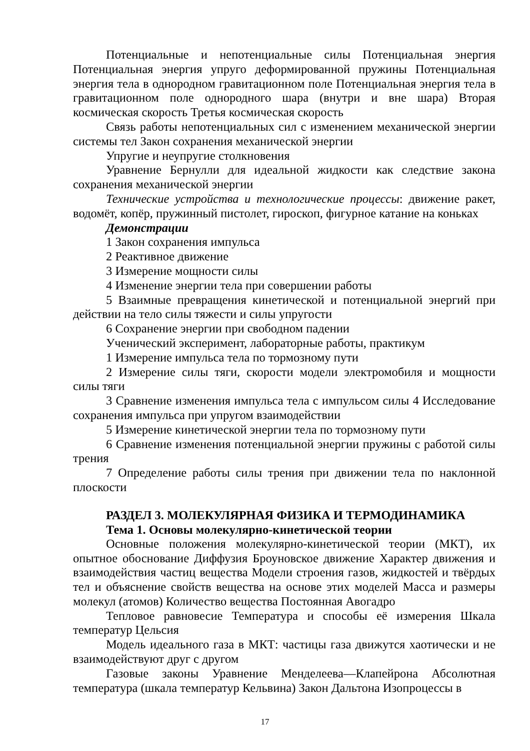Потенциальные и непотенциальные силы Потенциальная энергия Потенциальная энергия упруго деформированной пружины Потенциальная энергия тела в однородном гравитационном поле Потенциальная энергия тела в гравитационном поле однородного шара (внутри и вне шара) Вторая космическая скорость Третья космическая скорость
Связь работы непотенциальных сил с изменением механической энергии системы тел Закон сохранения механической энергии
Упругие и неупругие столкновения
Уравнение Бернулли для идеальной жидкости как следствие закона сохранения механической энергии
Технические устройства и технологические процессы: движение ракет, водомёт, копёр, пружинный пистолет, гироскоп, фигурное катание на коньках
Демонстрации
1 Закон сохранения импульса
2 Реактивное движение
3 Измерение мощности силы
4 Изменение энергии тела при совершении работы
5 Взаимные превращения кинетической и потенциальной энергий при действии на тело силы тяжести и силы упругости
6 Сохранение энергии при свободном падении
Ученический эксперимент, лабораторные работы, практикум
1 Измерение импульса тела по тормозному пути
2 Измерение силы тяги, скорости модели электромобиля и мощности силы тяги
3 Сравнение изменения импульса тела с импульсом силы 4 Исследование сохранения импульса при упругом взаимодействии
5 Измерение кинетической энергии тела по тормозному пути
6 Сравнение изменения потенциальной энергии пружины с работой силы трения
7 Определение работы силы трения при движении тела по наклонной плоскости
РАЗДЕЛ 3. МОЛЕКУЛЯРНАЯ ФИЗИКА И ТЕРМОДИНАМИКА
Тема 1. Основы молекулярно-кинетической теории
Основные положения молекулярно-кинетической теории (МКТ), их опытное обоснование Диффузия Броуновское движение Характер движения и взаимодействия частиц вещества Модели строения газов, жидкостей и твёрдых тел и объяснение свойств вещества на основе этих моделей Масса и размеры молекул (атомов) Количество вещества Постоянная Авогадро
Тепловое равновесие Температура и способы её измерения Шкала температур Цельсия
Модель идеального газа в МКТ: частицы газа движутся хаотически и не взаимодействуют друг с другом
Газовые законы Уравнение Менделеева—Клапейрона Абсолютная температура (шкала температур Кельвина) Закон Дальтона Изопроцессы в
17